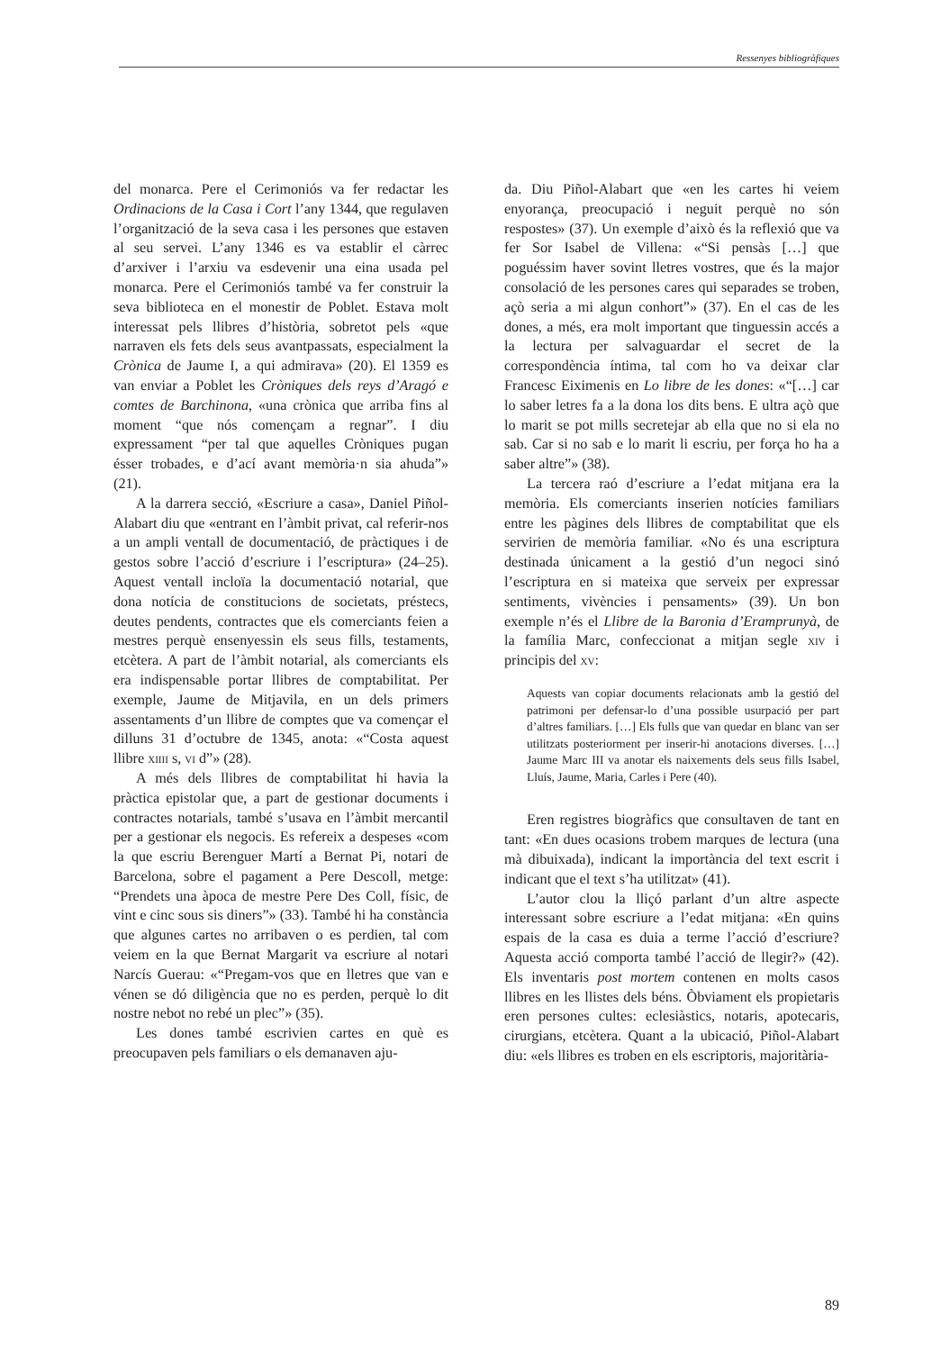Ressenyes bibliogràfiques
del monarca. Pere el Cerimoniós va fer redactar les Ordinacions de la Casa i Cort l’any 1344, que regulaven l’organització de la seva casa i les persones que estaven al seu servei. L’any 1346 es va establir el càrrec d’arxiver i l’arxiu va esdevenir una eina usada pel monarca. Pere el Cerimoniós també va fer construir la seva biblioteca en el monestir de Poblet. Estava molt interessat pels llibres d’història, sobretot pels «que narraven els fets dels seus avantpassats, especialment la Crònica de Jaume I, a qui admirava» (20). El 1359 es van enviar a Poblet les Cròniques dels reys d’Aragó e comtes de Barchinona, «una crònica que arriba fins al moment “que nós començam a regnar”. I diu expressament “per tal que aquelles Cròniques pugan ésser trobades, e d’ací avant memòria·n sia ahuda”» (21).
A la darrera secció, «Escriure a casa», Daniel Piñol-Alabart diu que «entrant en l’àmbit privat, cal referir-nos a un ampli ventall de documentació, de pràctiques i de gestos sobre l’acció d’escriure i l’escriptura» (24–25). Aquest ventall incloïa la documentació notarial, que dona notícia de constitucions de societats, préstecs, deutes pendents, contractes que els comerciants feien a mestres perquè ensenyessin els seus fills, testaments, etcètera. A part de l’àmbit notarial, als comerciants els era indispensable portar llibres de comptabilitat. Per exemple, Jaume de Mitjavila, en un dels primers assentaments d’un llibre de comptes que va començar el dilluns 31 d’octubre de 1345, anota: «“Costa aquest llibre xiiii s, vi d”» (28).
A més dels llibres de comptabilitat hi havia la pràctica epistolar que, a part de gestionar documents i contractes notarials, també s’usava en l’àmbit mercantil per a gestionar els negocis. Es refereix a despeses «com la que escriu Berenguer Martí a Bernat Pi, notari de Barcelona, sobre el pagament a Pere Descoll, metge: “Prendets una àpoca de mestre Pere Des Coll, físic, de vint e cinc sous sis diners”» (33). També hi ha constància que algunes cartes no arribaven o es perdien, tal com veiem en la que Bernat Margarit va escriure al notari Narcís Guerau: «“Pregam-vos que en lletres que van e vénen se dó diligència que no es perden, perquè lo dit nostre nebot no rebé un plec”» (35).
Les dones també escrivien cartes en què es preocupaven pels familiars o els demanaven aju-
da. Diu Piñol-Alabart que «en les cartes hi veiem enyorança, preocupació i neguit perquè no són respostes» (37). Un exemple d’això és la reflexió que va fer Sor Isabel de Villena: «“Si pensàs […] que poguéssim haver sovint lletres vostres, que és la major consolació de les persones cares qui separades se troben, açò seria a mi algun conhort”» (37). En el cas de les dones, a més, era molt important que tinguessin accés a la lectura per salvaguardar el secret de la correspondència íntima, tal com ho va deixar clar Francesc Eiximenis en Lo libre de les dones: «“[…] car lo saber letres fa a la dona los dits bens. E ultra açò que lo marit se pot mills secretejar ab ella que no si ela no sab. Car si no sab e lo marit li escriu, per força ho ha a saber altre”» (38).
La tercera raó d’escriure a l’edat mitjana era la memòria. Els comerciants inserien notícies familiars entre les pàgines dels llibres de comptabilitat que els servirien de memòria familiar. «No és una escriptura destinada únicament a la gestió d’un negoci sinó l’escriptura en si mateixa que serveix per expressar sentiments, vivències i pensaments» (39). Un bon exemple n’és el Llibre de la Baronia d’Eramprunyà, de la família Marc, confeccionat a mitjan segle xiv i principis del xv:
Aquests van copiar documents relacionats amb la gestió del patrimoni per defensar-lo d’una possible usurpació per part d’altres familiars. […] Els fulls que van quedar en blanc van ser utilitzats posteriorment per inserir-hi anotacions diverses. […] Jaume Marc III va anotar els naixements dels seus fills Isabel, Lluís, Jaume, Maria, Carles i Pere (40).
Eren registres biogràfics que consultaven de tant en tant: «En dues ocasions trobem marques de lectura (una mà dibuixada), indicant la importància del text escrit i indicant que el text s’ha utilitzat» (41).
L’autor clou la lliçó parlant d’un altre aspecte interessant sobre escriure a l’edat mitjana: «En quins espais de la casa es duia a terme l’acció d’escriure? Aquesta acció comporta també l’acció de llegir?» (42). Els inventaris post mortem contenen en molts casos llibres en les llistes dels béns. Òbviament els propietaris eren persones cultes: eclesiàstics, notaris, apotecaris, cirurgians, etcètera. Quant a la ubicació, Piñol-Alabart diu: «els llibres es troben en els escriptoris, majoritària-
89